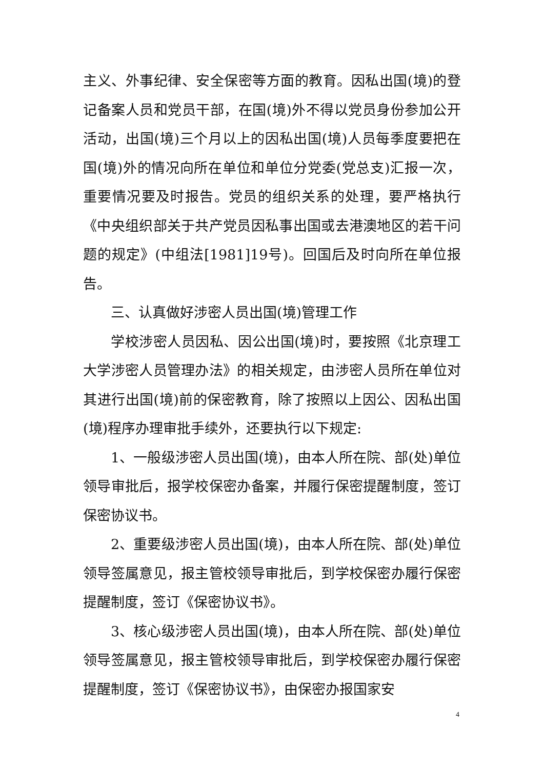主义、外事纪律、安全保密等方面的教育。因私出国(境)的登记备案人员和党员干部，在国(境)外不得以党员身份参加公开活动，出国(境)三个月以上的因私出国(境)人员每季度要把在国(境)外的情况向所在单位和单位分党委(党总支)汇报一次，重要情况要及时报告。党员的组织关系的处理，要严格执行《中央组织部关于共产党员因私事出国或去港澳地区的若干问题的规定》(中组法[1981]19号)。回国后及时向所在单位报告。
三、认真做好涉密人员出国(境)管理工作
学校涉密人员因私、因公出国(境)时，要按照《北京理工大学涉密人员管理办法》的相关规定，由涉密人员所在单位对其进行出国(境)前的保密教育，除了按照以上因公、因私出国(境)程序办理审批手续外，还要执行以下规定:
1、一般级涉密人员出国(境)，由本人所在院、部(处)单位领导审批后，报学校保密办备案，并履行保密提醒制度，签订保密协议书。
2、重要级涉密人员出国(境)，由本人所在院、部(处)单位领导签属意见，报主管校领导审批后，到学校保密办履行保密提醒制度，签订《保密协议书》。
3、核心级涉密人员出国(境)，由本人所在院、部(处)单位领导签属意见，报主管校领导审批后，到学校保密办履行保密提醒制度，签订《保密协议书》，由保密办报国家安
4